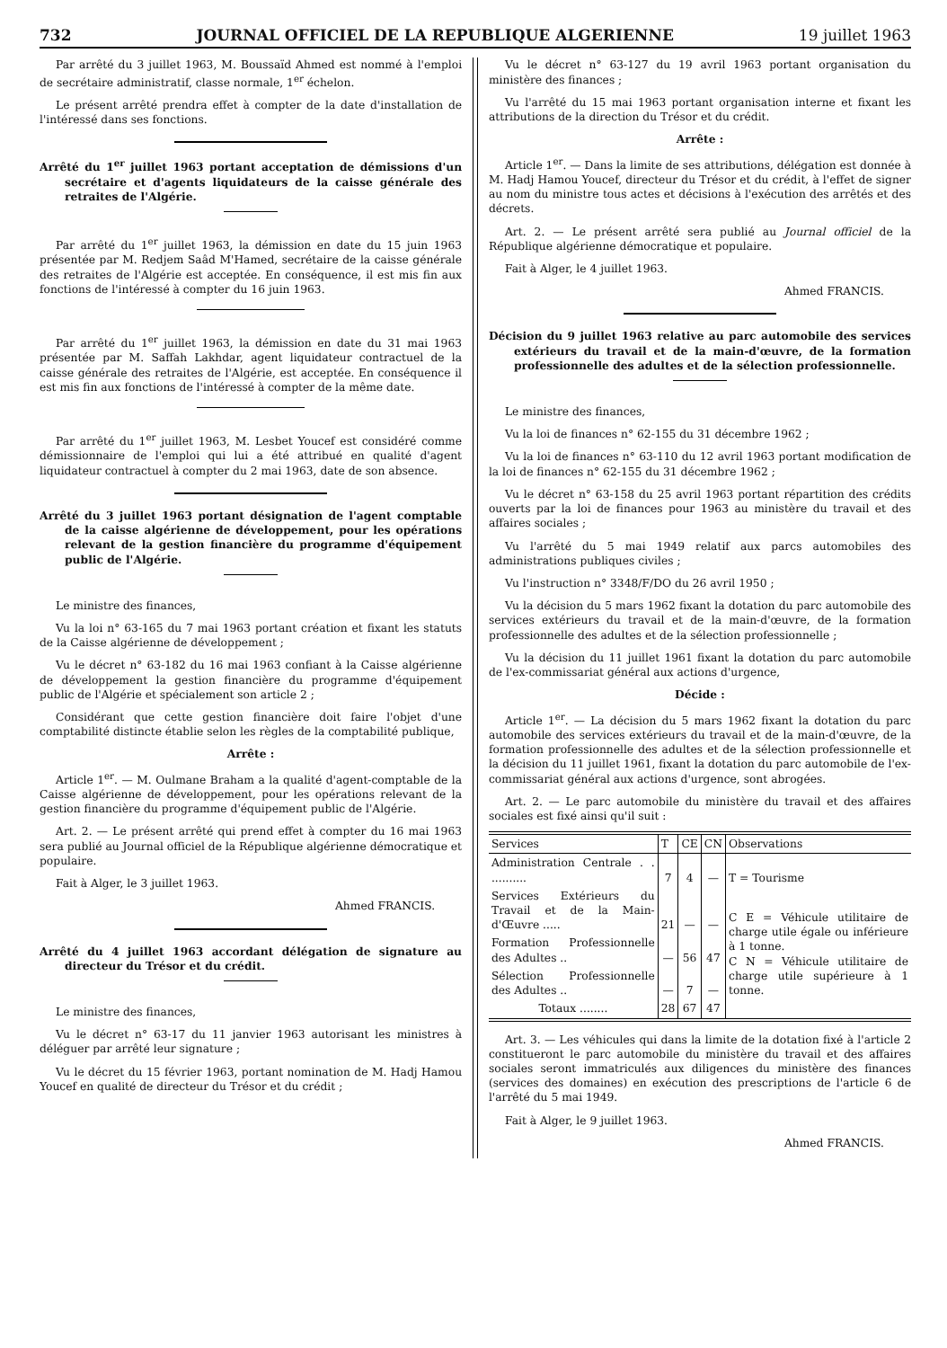732 JOURNAL OFFICIEL DE LA REPUBLIQUE ALGERIENNE 19 juillet 1963
Par arrêté du 3 juillet 1963, M. Boussaïd Ahmed est nommé à l'emploi de secrétaire administratif, classe normale, 1<sup>er</sup> échelon.
Le présent arrêté prendra effet à compter de la date d'installation de l'intéressé dans ses fonctions.
Arrêté du 1<sup>er</sup> juillet 1963 portant acceptation de démissions d'un secrétaire et d'agents liquidateurs de la caisse générale des retraites de l'Algérie.
Par arrêté du 1<sup>er</sup> juillet 1963, la démission en date du 15 juin 1963 présentée par M. Redjem Saâd M'Hamed, secrétaire de la caisse générale des retraites de l'Algérie est acceptée. En conséquence, il est mis fin aux fonctions de l'intéressé à compter du 16 juin 1963.
Par arrêté du 1<sup>er</sup> juillet 1963, la démission en date du 31 mai 1963 présentée par M. Saffah Lakhdar, agent liquidateur contractuel de la caisse générale des retraites de l'Algérie, est acceptée. En conséquence il est mis fin aux fonctions de l'intéressé à compter de la même date.
Par arrêté du 1<sup>er</sup> juillet 1963, M. Lesbet Youcef est considéré comme démissionnaire de l'emploi qui lui a été attribué en qualité d'agent liquidateur contractuel à compter du 2 mai 1963, date de son absence.
Arrêté du 3 juillet 1963 portant désignation de l'agent comptable de la caisse algérienne de développement, pour les opérations relevant de la gestion financière du programme d'équipement public de l'Algérie.
Le ministre des finances,
Vu la loi n° 63-165 du 7 mai 1963 portant création et fixant les statuts de la Caisse algérienne de développement ;
Vu le décret n° 63-182 du 16 mai 1963 confiant à la Caisse algérienne de développement la gestion financière du programme d'équipement public de l'Algérie et spécialement son article 2 ;
Considérant que cette gestion financière doit faire l'objet d'une comptabilité distincte établie selon les règles de la comptabilité publique,
Arrête :
Article 1<sup>er</sup>. — M. Oulmane Braham a la qualité d'agent-comptable de la Caisse algérienne de développement, pour les opérations relevant de la gestion financière du programme d'équipement public de l'Algérie.
Art. 2. — Le présent arrêté qui prend effet à compter du 16 mai 1963 sera publié au Journal officiel de la République algérienne démocratique et populaire.
Fait à Alger, le 3 juillet 1963.
Ahmed FRANCIS.
Arrêté du 4 juillet 1963 accordant délégation de signature au directeur du Trésor et du crédit.
Le ministre des finances,
Vu le décret n° 63-17 du 11 janvier 1963 autorisant les ministres à déléguer par arrêté leur signature ;
Vu le décret du 15 février 1963, portant nomination de M. Hadj Hamou Youcef en qualité de directeur du Trésor et du crédit ;
Vu le décret n° 63-127 du 19 avril 1963 portant organisation du ministère des finances ;
Vu l'arrêté du 15 mai 1963 portant organisation interne et fixant les attributions de la direction du Trésor et du crédit.
Arrête :
Article 1<sup>er</sup>. — Dans la limite de ses attributions, délégation est donnée à M. Hadj Hamou Youcef, directeur du Trésor et du crédit, à l'effet de signer au nom du ministre tous actes et décisions à l'exécution des arrêtés et des décrets.
Art. 2. — Le présent arrêté sera publié au Journal officiel de la République algérienne démocratique et populaire.
Fait à Alger, le 4 juillet 1963.
Ahmed FRANCIS.
Décision du 9 juillet 1963 relative au parc automobile des services extérieurs du travail et de la main-d'œuvre, de la formation professionnelle des adultes et de la sélection professionnelle.
Le ministre des finances,
Vu la loi de finances n° 62-155 du 31 décembre 1962 ;
Vu la loi de finances n° 63-110 du 12 avril 1963 portant modification de la loi de finances n° 62-155 du 31 décembre 1962 ;
Vu le décret n° 63-158 du 25 avril 1963 portant répartition des crédits ouverts par la loi de finances pour 1963 au ministère du travail et des affaires sociales ;
Vu l'arrêté du 5 mai 1949 relatif aux parcs automobiles des administrations publiques civiles ;
Vu l'instruction n° 3348/F/DO du 26 avril 1950 ;
Vu la décision du 5 mars 1962 fixant la dotation du parc automobile des services extérieurs du travail et de la main-d'œuvre, de la formation professionnelle des adultes et de la sélection professionnelle ;
Vu la décision du 11 juillet 1961 fixant la dotation du parc automobile de l'ex-commissariat général aux actions d'urgence,
Décide :
Article 1<sup>er</sup>. — La décision du 5 mars 1962 fixant la dotation du parc automobile des services extérieurs du travail et de la main-d'œuvre, de la formation professionnelle des adultes et de la sélection professionnelle et la décision du 11 juillet 1961, fixant la dotation du parc automobile de l'ex-commissariat général aux actions d'urgence, sont abrogées.
Art. 2. — Le parc automobile du ministère du travail et des affaires sociales est fixé ainsi qu'il suit :
| Services | T | CE | CN | Observations |
| --- | --- | --- | --- | --- |
| Administration Centrale . . .......... | 7 | 4 | — | T = Tourisme |
| Services Extérieurs du Travail et de la Main-d'Œuvre ..... | 21 | — | — | C E = Véhicule utilitaire de charge utile égale ou inférieure à 1 tonne. C N = Véhicule utilitaire de charge utile supérieure à 1 tonne. |
| Formation Professionnelle des Adultes .. | — | 56 | 47 | |
| Sélection Professionnelle des Adultes .. | — | 7 | — | |
| Totaux ........ | 28 | 67 | 47 | |
Art. 3. — Les véhicules qui dans la limite de la dotation fixé à l'article 2 constitueront le parc automobile du ministère du travail et des affaires sociales seront immatriculés aux diligences du ministère des finances (services des domaines) en exécution des prescriptions de l'article 6 de l'arrêté du 5 mai 1949.
Fait à Alger, le 9 juillet 1963.
Ahmed FRANCIS.